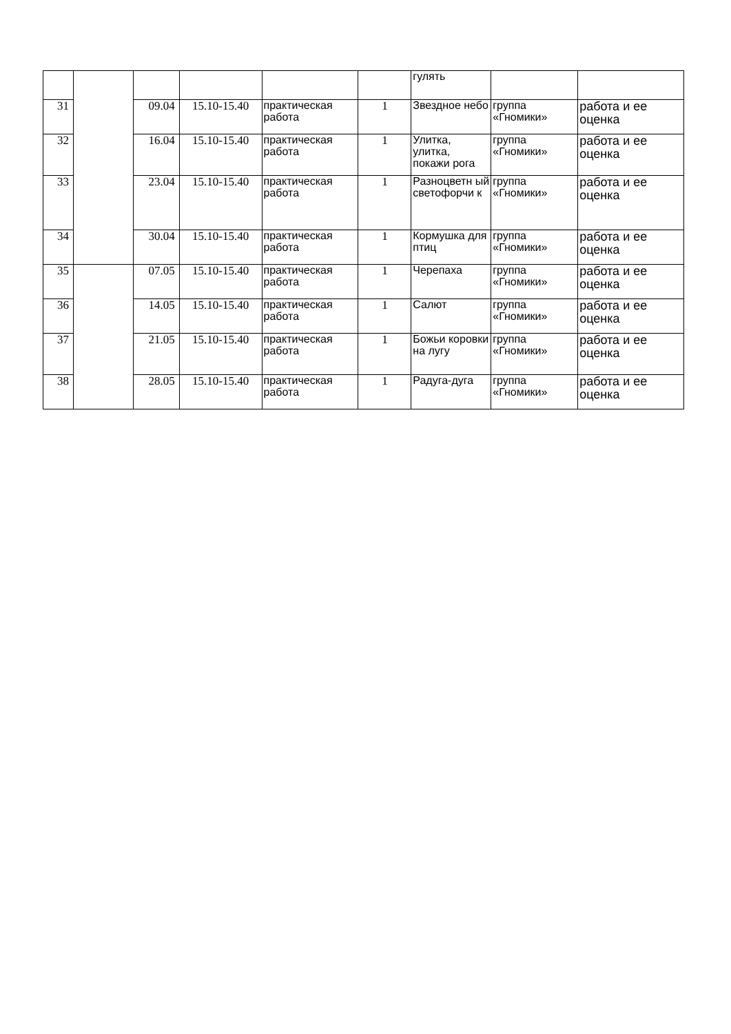| | | | | | | гулять | | |
| 31 | | 09.04 | 15.10-15.40 | практическая работа | 1 | Звездное небо | группа «Гномики» | работа и ее оценка |
| 32 | | 16.04 | 15.10-15.40 | практическая работа | 1 | Улитка, улитка, покажи рога | группа «Гномики» | работа и ее оценка |
| 33 | | 23.04 | 15.10-15.40 | практическая работа | 1 | Разноцветн ый светофорчи к | группа «Гномики» | работа и ее оценка |
| 34 | | 30.04 | 15.10-15.40 | практическая работа | 1 | Кормушка для птиц | группа «Гномики» | работа и ее оценка |
| 35 | | 07.05 | 15.10-15.40 | практическая работа | 1 | Черепаха | группа «Гномики» | работа и ее оценка |
| 36 | | 14.05 | 15.10-15.40 | практическая работа | 1 | Салют | группа «Гномики» | работа и ее оценка |
| 37 | | 21.05 | 15.10-15.40 | практическая работа | 1 | Божьи коровки на лугу | группа «Гномики» | работа и ее оценка |
| 38 | | 28.05 | 15.10-15.40 | практическая работа | 1 | Радуга-дуга | группа «Гномики» | работа и ее оценка |